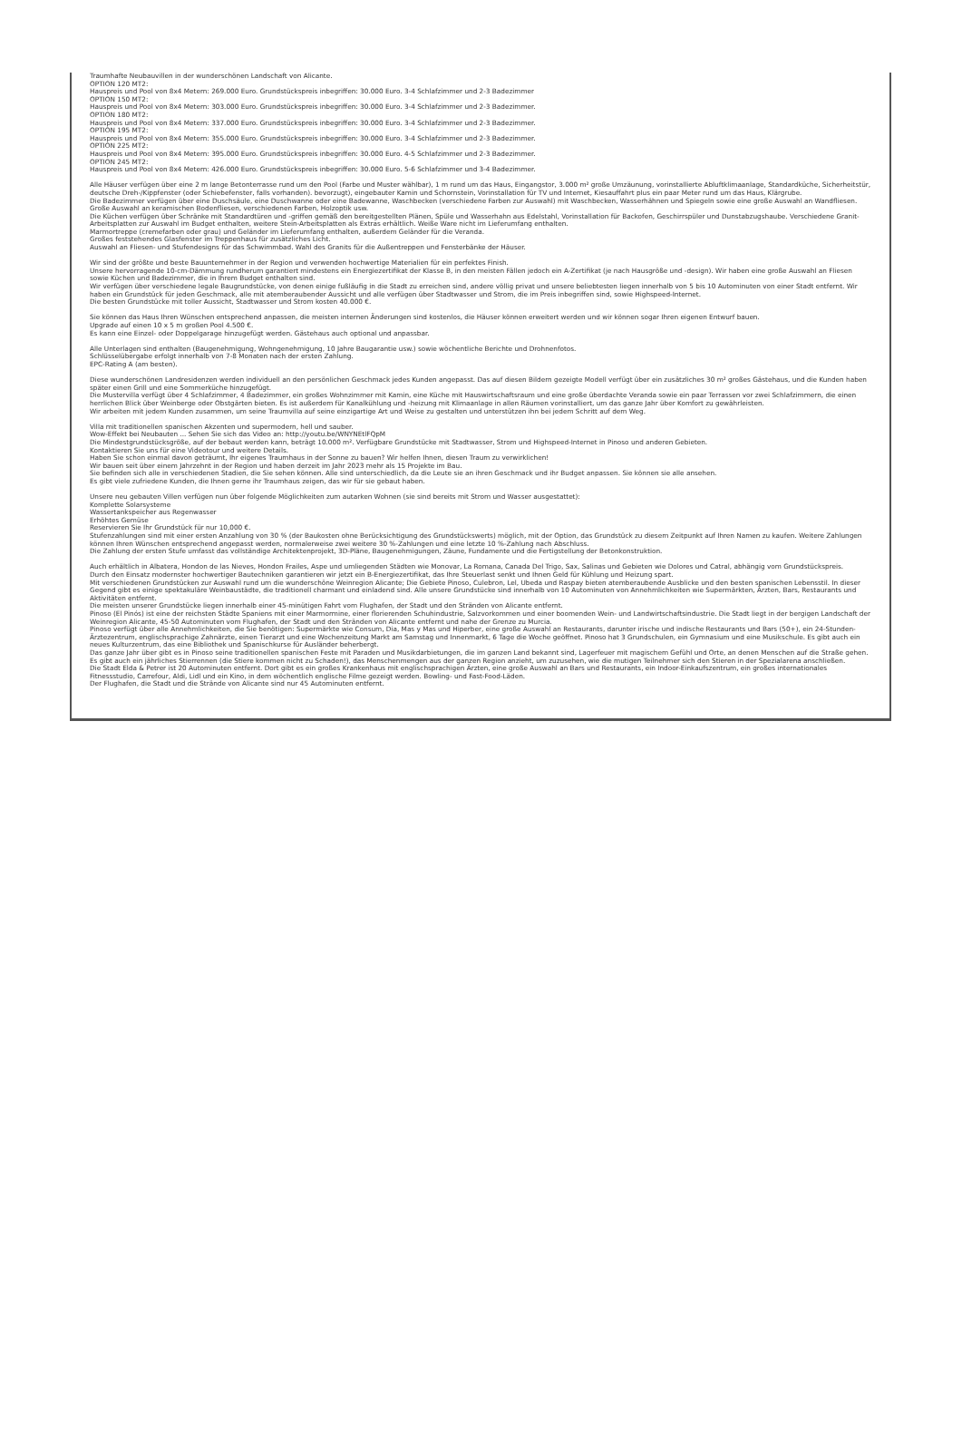Traumhafte Neubauvillen in der wunderschönen Landschaft von Alicante.
OPTION 120 MT2:
Hauspreis und Pool von 8x4 Metern: 269.000 Euro. Grundstückspreis inbegriffen: 30.000 Euro. 3-4 Schlafzimmer und 2-3 Badezimmer
OPTION 150 MT2:
Hauspreis und Pool von 8x4 Metern: 303.000 Euro. Grundstückspreis inbegriffen: 30.000 Euro. 3-4 Schlafzimmer und 2-3 Badezimmer.
OPTION 180 MT2:
Hauspreis und Pool von 8x4 Metern: 337.000 Euro. Grundstückspreis inbegriffen: 30.000 Euro. 3-4 Schlafzimmer und 2-3 Badezimmer.
OPTION 195 MT2:
Hauspreis und Pool von 8x4 Metern: 355.000 Euro. Grundstückspreis inbegriffen: 30.000 Euro. 3-4 Schlafzimmer und 2-3 Badezimmer.
OPTION 225 MT2:
Hauspreis und Pool von 8x4 Metern: 395.000 Euro. Grundstückspreis inbegriffen: 30.000 Euro. 4-5 Schlafzimmer und 2-3 Badezimmer.
OPTION 245 MT2:
Hauspreis und Pool von 8x4 Metern: 426.000 Euro. Grundstückspreis inbegriffen: 30.000 Euro. 5-6 Schlafzimmer und 3-4 Badezimmer.
Alle Häuser verfügen über eine 2 m lange Betonterrasse rund um den Pool (Farbe und Muster wählbar), 1 m rund um das Haus, Eingangstor, 3.000 m² große Umzäunung, vorinstallierte Abluftklimaanlage, Standardküche, Sicherheitstür, deutsche Dreh-/Kippfenster (oder Schiebefenster, falls vorhanden). bevorzugt), eingebauter Kamin und Schornstein, Vorinstallation für TV und Internet, Kiesauffahrt plus ein paar Meter rund um das Haus, Klärgrube.
Die Badezimmer verfügen über eine Duschsäule, eine Duschwanne oder eine Badewanne, Waschbecken (verschiedene Farben zur Auswahl) mit Waschbecken, Wasserhähnen und Spiegeln sowie eine große Auswahl an Wandfliesen.
Große Auswahl an keramischen Bodenfliesen, verschiedenen Farben, Holzoptik usw.
Die Küchen verfügen über Schränke mit Standardtüren und -griffen gemäß den bereitgestellten Plänen, Spüle und Wasserhahn aus Edelstahl, Vorinstallation für Backofen, Geschirrspüler und Dunstabzugshaube. Verschiedene Granit-Arbeitsplatten zur Auswahl im Budget enthalten, weitere Stein-Arbeitsplatten als Extras erhältlich. Weiße Ware nicht im Lieferumfang enthalten.
Marmortreppe (cremefarben oder grau) und Geländer im Lieferumfang enthalten, außerdem Geländer für die Veranda.
Großes feststehendes Glasfenster im Treppenhaus für zusätzliches Licht.
Auswahl an Fliesen- und Stufendesigns für das Schwimmbad. Wahl des Granits für die Außentreppen und Fensterbänke der Häuser.
Wir sind der größte und beste Bauunternehmer in der Region und verwenden hochwertige Materialien für ein perfektes Finish.
Unsere hervorragende 10-cm-Dämmung rundherum garantiert mindestens ein Energiezertifikat der Klasse B, in den meisten Fällen jedoch ein A-Zertifikat (je nach Hausgröße und -design). Wir haben eine große Auswahl an Fliesen sowie Küchen und Badezimmer, die in Ihrem Budget enthalten sind.
Wir verfügen über verschiedene legale Baugrundstücke, von denen einige fußläufig in die Stadt zu erreichen sind, andere völlig privat und unsere beliebtesten liegen innerhalb von 5 bis 10 Autominuten von einer Stadt entfernt. Wir haben ein Grundstück für jeden Geschmack, alle mit atemberaubender Aussicht und alle verfügen über Stadtwasser und Strom, die im Preis inbegriffen sind, sowie Highspeed-Internet.
Die besten Grundstücke mit toller Aussicht, Stadtwasser und Strom kosten 40.000 €.
Sie können das Haus Ihren Wünschen entsprechend anpassen, die meisten internen Änderungen sind kostenlos, die Häuser können erweitert werden und wir können sogar Ihren eigenen Entwurf bauen.
Upgrade auf einen 10 x 5 m großen Pool 4.500 €.
Es kann eine Einzel- oder Doppelgarage hinzugefügt werden. Gästehaus auch optional und anpassbar.
Alle Unterlagen sind enthalten (Baugenehmigung, Wohngenehmigung, 10 Jahre Baugarantie usw.) sowie wöchentliche Berichte und Drohnenfotos.
Schlüsselübergabe erfolgt innerhalb von 7-8 Monaten nach der ersten Zahlung.
EPC-Rating A (am besten).
Diese wunderschönen Landresidenzen werden individuell an den persönlichen Geschmack jedes Kunden angepasst. Das auf diesen Bildern gezeigte Modell verfügt über ein zusätzliches 30 m² großes Gästehaus, und die Kunden haben später einen Grill und eine Sommerküche hinzugefügt.
Die Mustervilla verfügt über 4 Schlafzimmer, 4 Badezimmer, ein großes Wohnzimmer mit Kamin, eine Küche mit Hauswirtschaftsraum und eine große überdachte Veranda sowie ein paar Terrassen vor zwei Schlafzimmern, die einen herrlichen Blick über Weinberge oder Obstgärten bieten. Es ist außerdem für Kanalkühlung und -heizung mit Klimaanlage in allen Räumen vorinstalliert, um das ganze Jahr über Komfort zu gewährleisten.
Wir arbeiten mit jedem Kunden zusammen, um seine Traumvilla auf seine einzigartige Art und Weise zu gestalten und unterstützen ihn bei jedem Schritt auf dem Weg.
Villa mit traditionellen spanischen Akzenten und supermodern, hell und sauber.
Wow-Effekt bei Neubauten ... Sehen Sie sich das Video an: http://youtu.be/WNYNEtlFQpM
Die Mindestgrundstücksgröße, auf der bebaut werden kann, beträgt 10.000 m². Verfügbare Grundstücke mit Stadtwasser, Strom und Highspeed-Internet in Pinoso und anderen Gebieten.
Kontaktieren Sie uns für eine Videotour und weitere Details.
Haben Sie schon einmal davon geträumt, Ihr eigenes Traumhaus in der Sonne zu bauen? Wir helfen Ihnen, diesen Traum zu verwirklichen!
Wir bauen seit über einem Jahrzehnt in der Region und haben derzeit im Jahr 2023 mehr als 15 Projekte im Bau.
Sie befinden sich alle in verschiedenen Stadien, die Sie sehen können. Alle sind unterschiedlich, da die Leute sie an ihren Geschmack und ihr Budget anpassen. Sie können sie alle ansehen.
Es gibt viele zufriedene Kunden, die Ihnen gerne ihr Traumhaus zeigen, das wir für sie gebaut haben.
Unsere neu gebauten Villen verfügen nun über folgende Möglichkeiten zum autarken Wohnen (sie sind bereits mit Strom und Wasser ausgestattet):
Komplette Solarsysteme
Wassertankspeicher aus Regenwasser
Erhöhtes Gemüse
Reservieren Sie Ihr Grundstück für nur 10,000 €.
Stufenzahlungen sind mit einer ersten Anzahlung von 30 % (der Baukosten ohne Berücksichtigung des Grundstückswerts) möglich, mit der Option, das Grundstück zu diesem Zeitpunkt auf Ihren Namen zu kaufen. Weitere Zahlungen können Ihren Wünschen entsprechend angepasst werden, normalerweise zwei weitere 30 %-Zahlungen und eine letzte 10 %-Zahlung nach Abschluss.
Die Zahlung der ersten Stufe umfasst das vollständige Architektenprojekt, 3D-Pläne, Baugenehmigungen, Zäune, Fundamente und die Fertigstellung der Betonkonstruktion.
Auch erhältlich in Albatera, Hondon de las Nieves, Hondon Frailes, Aspe und umliegenden Städten wie Monovar, La Romana, Canada Del Trigo, Sax, Salinas und Gebieten wie Dolores und Catral, abhängig vom Grundstückspreis.
Durch den Einsatz modernster hochwertiger Bautechniken garantieren wir jetzt ein B-Energiezertifikat, das Ihre Steuerlast senkt und Ihnen Geld für Kühlung und Heizung spart.
Mit verschiedenen Grundstücken zur Auswahl rund um die wunderschöne Weinregion Alicante; Die Gebiete Pinoso, Culebron, Lel, Ubeda und Raspay bieten atemberaubende Ausblicke und den besten spanischen Lebensstil. In dieser Gegend gibt es einige spektakuläre Weinbaustädte, die traditionell charmant und einladend sind. Alle unsere Grundstücke sind innerhalb von 10 Autominuten von Annehmlichkeiten wie Supermärkten, Ärzten, Bars, Restaurants und Aktivitäten entfernt.
Die meisten unserer Grundstücke liegen innerhalb einer 45-minütigen Fahrt vom Flughafen, der Stadt und den Stränden von Alicante entfernt.
Pinoso (El Pinós) ist eine der reichsten Städte Spaniens mit einer Marmormine, einer florierenden Schuhindustrie, Salzvorkommen und einer boomenden Wein- und Landwirtschaftsindustrie. Die Stadt liegt in der bergigen Landschaft der Weinregion Alicante, 45-50 Autominuten vom Flughafen, der Stadt und den Stränden von Alicante entfernt und nahe der Grenze zu Murcia.
Pinoso verfügt über alle Annehmlichkeiten, die Sie benötigen: Supermärkte wie Consum, Dia, Mas y Mas und Hiperber, eine große Auswahl an Restaurants, darunter irische und indische Restaurants und Bars (50+), ein 24-Stunden-Ärztezentrum, englischsprachige Zahnärzte, einen Tierarzt und eine Wochenzeitung Markt am Samstag und Innenmarkt, 6 Tage die Woche geöffnet. Pinoso hat 3 Grundschulen, ein Gymnasium und eine Musikschule. Es gibt auch ein neues Kulturzentrum, das eine Bibliothek und Spanischkurse für Ausländer beherbergt.
Das ganze Jahr über gibt es in Pinoso seine traditionellen spanischen Feste mit Paraden und Musikdarbietungen, die im ganzen Land bekannt sind, Lagerfeuer mit magischem Gefühl und Orte, an denen Menschen auf die Straße gehen. Es gibt auch ein jährliches Stierrennen (die Stiere kommen nicht zu Schaden!), das Menschenmengen aus der ganzen Region anzieht, um zuzusehen, wie die mutigen Teilnehmer sich den Stieren in der Spezialarena anschließen.
Die Stadt Elda & Petrer ist 20 Autominuten entfernt. Dort gibt es ein großes Krankenhaus mit englischsprachigen Ärzten, eine große Auswahl an Bars und Restaurants, ein Indoor-Einkaufszentrum, ein großes internationales Fitnessstudio, Carrefour, Aldi, Lidl und ein Kino, in dem wöchentlich englische Filme gezeigt werden. Bowling- und Fast-Food-Läden.
Der Flughafen, die Stadt und die Strände von Alicante sind nur 45 Autominuten entfernt.